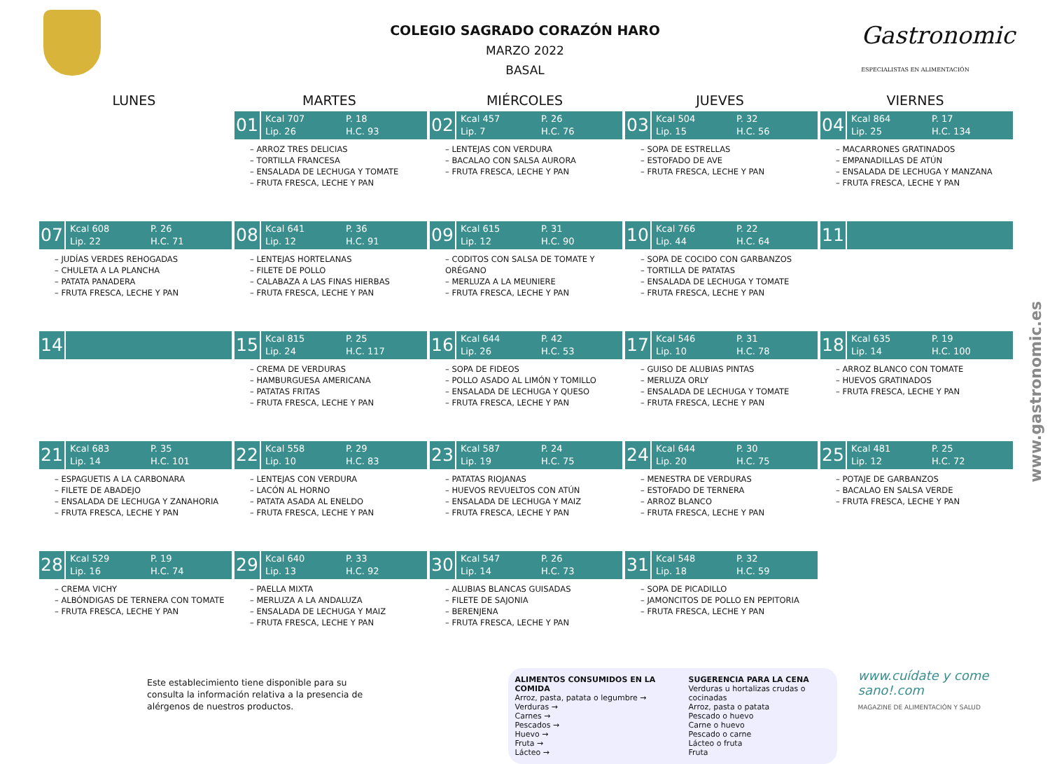COLEGIO SAGRADO CORAZÓN HARO
MARZO 2022
BASAL
Gastronomic
ESPECIALISTAS EN ALIMENTACIÓN
www.gastronomic.es
| LUNES | MARTES | MIÉRCOLES | JUEVES | VIERNES |
| --- | --- | --- | --- | --- |
| | 01 Kcal 707 P. 18 Lip. 26 H.C. 93 – ARROZ TRES DELICIAS – TORTILLA FRANCESA – ENSALADA DE LECHUGA Y TOMATE – FRUTA FRESCA, LECHE Y PAN | 02 Kcal 457 P. 26 Lip. 7 H.C. 76 – LENTEJAS CON VERDURA – BACALAO CON SALSA AURORA – FRUTA FRESCA, LECHE Y PAN | 03 Kcal 504 P. 32 Lip. 15 H.C. 56 – SOPA DE ESTRELLAS – ESTOFADO DE AVE – FRUTA FRESCA, LECHE Y PAN | 04 Kcal 864 P. 17 Lip. 25 H.C. 134 – MACARRONES GRATINADOS – EMPANADILLAS DE ATÚN – ENSALADA DE LECHUGA Y MANZANA – FRUTA FRESCA, LECHE Y PAN |
| 07 Kcal 608 P. 26 Lip. 22 H.C. 71 – JUDÍAS VERDES REHOGADAS – CHULETA A LA PLANCHA – PATATA PANADERA – FRUTA FRESCA, LECHE Y PAN | 08 Kcal 641 P. 36 Lip. 12 H.C. 91 – LENTEJAS HORTELANAS – FILETE DE POLLO – CALABAZA A LAS FINAS HIERBAS – FRUTA FRESCA, LECHE Y PAN | 09 Kcal 615 P. 31 Lip. 12 H.C. 90 – CODITOS CON SALSA DE TOMATE Y ORÉGANO – MERLUZA A LA MEUNIERE – FRUTA FRESCA, LECHE Y PAN | 10 Kcal 766 P. 22 Lip. 44 H.C. 64 – SOPA DE COCIDO CON GARBANZOS – TORTILLA DE PATATAS – ENSALADA DE LECHUGA Y TOMATE – FRUTA FRESCA, LECHE Y PAN | 11 |
| 14 | 15 Kcal 815 P. 25 Lip. 24 H.C. 117 – CREMA DE VERDURAS – HAMBURGUESA AMERICANA – PATATAS FRITAS – FRUTA FRESCA, LECHE Y PAN | 16 Kcal 644 P. 42 Lip. 26 H.C. 53 – SOPA DE FIDEOS – POLLO ASADO AL LIMÓN Y TOMILLO – ENSALADA DE LECHUGA Y QUESO – FRUTA FRESCA, LECHE Y PAN | 17 Kcal 546 P. 31 Lip. 10 H.C. 78 – GUISO DE ALUBIAS PINTAS – MERLUZA ORLY – ENSALADA DE LECHUGA Y TOMATE – FRUTA FRESCA, LECHE Y PAN | 18 Kcal 635 P. 19 Lip. 14 H.C. 100 – ARROZ BLANCO CON TOMATE – HUEVOS GRATINADOS – FRUTA FRESCA, LECHE Y PAN |
| 21 Kcal 683 P. 35 Lip. 14 H.C. 101 – ESPAGUETIS A LA CARBONARA – FILETE DE ABADEJO – ENSALADA DE LECHUGA Y ZANAHORIA – FRUTA FRESCA, LECHE Y PAN | 22 Kcal 558 P. 29 Lip. 10 H.C. 83 – LENTEJAS CON VERDURA – LACÓN AL HORNO – PATATA ASADA AL ENELDO – FRUTA FRESCA, LECHE Y PAN | 23 Kcal 587 P. 24 Lip. 19 H.C. 75 – PATATAS RIOJANAS – HUEVOS REVUELTOS CON ATÚN – ENSALADA DE LECHUGA Y MAIZ – FRUTA FRESCA, LECHE Y PAN | 24 Kcal 644 P. 30 Lip. 20 H.C. 75 – MENESTRA DE VERDURAS – ESTOFADO DE TERNERA – ARROZ BLANCO – FRUTA FRESCA, LECHE Y PAN | 25 Kcal 481 P. 25 Lip. 12 H.C. 72 – POTAJE DE GARBANZOS – BACALAO EN SALSA VERDE – FRUTA FRESCA, LECHE Y PAN |
| 28 Kcal 529 P. 19 Lip. 16 H.C. 74 – CREMA VICHY – ALBÓNDIGAS DE TERNERA CON TOMATE – FRUTA FRESCA, LECHE Y PAN | 29 Kcal 640 P. 33 Lip. 13 H.C. 92 – PAELLA MIXTA – MERLUZA A LA ANDALUZA – ENSALADA DE LECHUGA Y MAIZ – FRUTA FRESCA, LECHE Y PAN | 30 Kcal 547 P. 26 Lip. 14 H.C. 73 – ALUBIAS BLANCAS GUISADAS – FILETE DE SAJONIA – BERENJENA – FRUTA FRESCA, LECHE Y PAN | 31 Kcal 548 P. 32 Lip. 18 H.C. 59 – SOPA DE PICADILLO – JAMONCITOS DE POLLO EN PEPITORIA – FRUTA FRESCA, LECHE Y PAN | |
Este establecimiento tiene disponible para su consulta la información relativa a la presencia de alérgenos de nuestros productos.
ALIMENTOS CONSUMIDOS EN LA COMIDA
Arroz, pasta, patata o legumbre →
Verduras →
Carnes →
Pescados →
Huevo →
Fruta →
Lácteo →
SUGERENCIA PARA LA CENA
Verduras u hortalizas crudas o cocinadas
Arroz, pasta o patata
Pescado o huevo
Carne o huevo
Pescado o carne
Lácteo o fruta
Fruta
www.cuídate y come sano!.com
MAGAZINE DE ALIMENTACIÓN Y SALUD